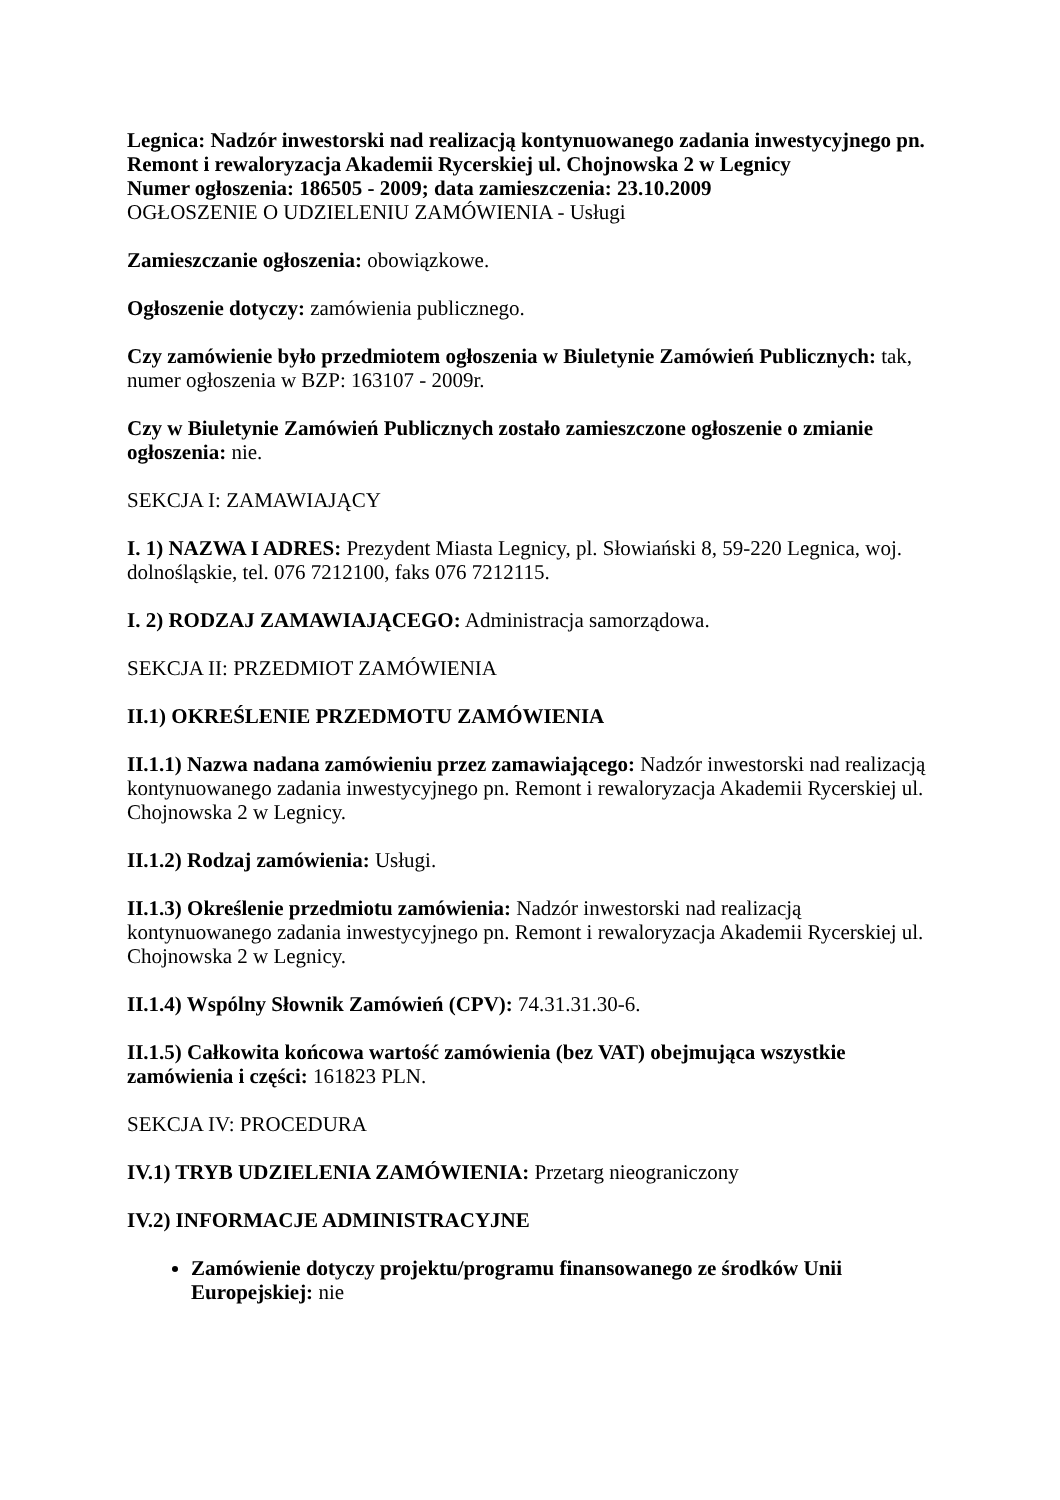Legnica: Nadzór inwestorski nad realizacją kontynuowanego zadania inwestycyjnego pn. Remont i rewaloryzacja Akademii Rycerskiej ul. Chojnowska 2 w Legnicy
Numer ogłoszenia: 186505 - 2009; data zamieszczenia: 23.10.2009
OGŁOSZENIE O UDZIELENIU ZAMÓWIENIA - Usługi
Zamieszczanie ogłoszenia: obowiązkowe.
Ogłoszenie dotyczy: zamówienia publicznego.
Czy zamówienie było przedmiotem ogłoszenia w Biuletynie Zamówień Publicznych: tak, numer ogłoszenia w BZP: 163107 - 2009r.
Czy w Biuletynie Zamówień Publicznych zostało zamieszczone ogłoszenie o zmianie ogłoszenia: nie.
SEKCJA I: ZAMAWIAJĄCY
I. 1) NAZWA I ADRES: Prezydent Miasta Legnicy, pl. Słowiański 8, 59-220 Legnica, woj. dolnośląskie, tel. 076 7212100, faks 076 7212115.
I. 2) RODZAJ ZAMAWIAJĄCEGO: Administracja samorządowa.
SEKCJA II: PRZEDMIOT ZAMÓWIENIA
II.1) OKREŚLENIE PRZEDMOTU ZAMÓWIENIA
II.1.1) Nazwa nadana zamówieniu przez zamawiającego: Nadzór inwestorski nad realizacją kontynuowanego zadania inwestycyjnego pn. Remont i rewaloryzacja Akademii Rycerskiej ul. Chojnowska 2 w Legnicy.
II.1.2) Rodzaj zamówienia: Usługi.
II.1.3) Określenie przedmiotu zamówienia: Nadzór inwestorski nad realizacją kontynuowanego zadania inwestycyjnego pn. Remont i rewaloryzacja Akademii Rycerskiej ul. Chojnowska 2 w Legnicy.
II.1.4) Wspólny Słownik Zamówień (CPV): 74.31.31.30-6.
II.1.5) Całkowita końcowa wartość zamówienia (bez VAT) obejmująca wszystkie zamówienia i części: 161823 PLN.
SEKCJA IV: PROCEDURA
IV.1) TRYB UDZIELENIA ZAMÓWIENIA: Przetarg nieograniczony
IV.2) INFORMACJE ADMINISTRACYJNE
Zamówienie dotyczy projektu/programu finansowanego ze środków Unii Europejskiej: nie